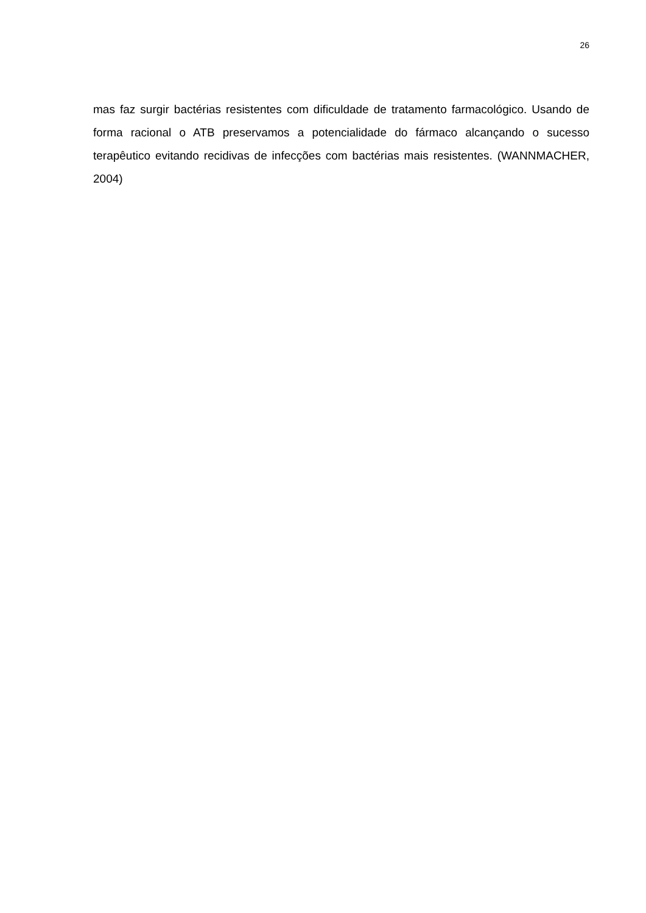26
mas faz surgir bactérias resistentes com dificuldade de tratamento farmacológico. Usando de forma racional o ATB preservamos a potencialidade do fármaco alcançando o sucesso terapêutico evitando recidivas de infecções com bactérias mais resistentes. (WANNMACHER, 2004)